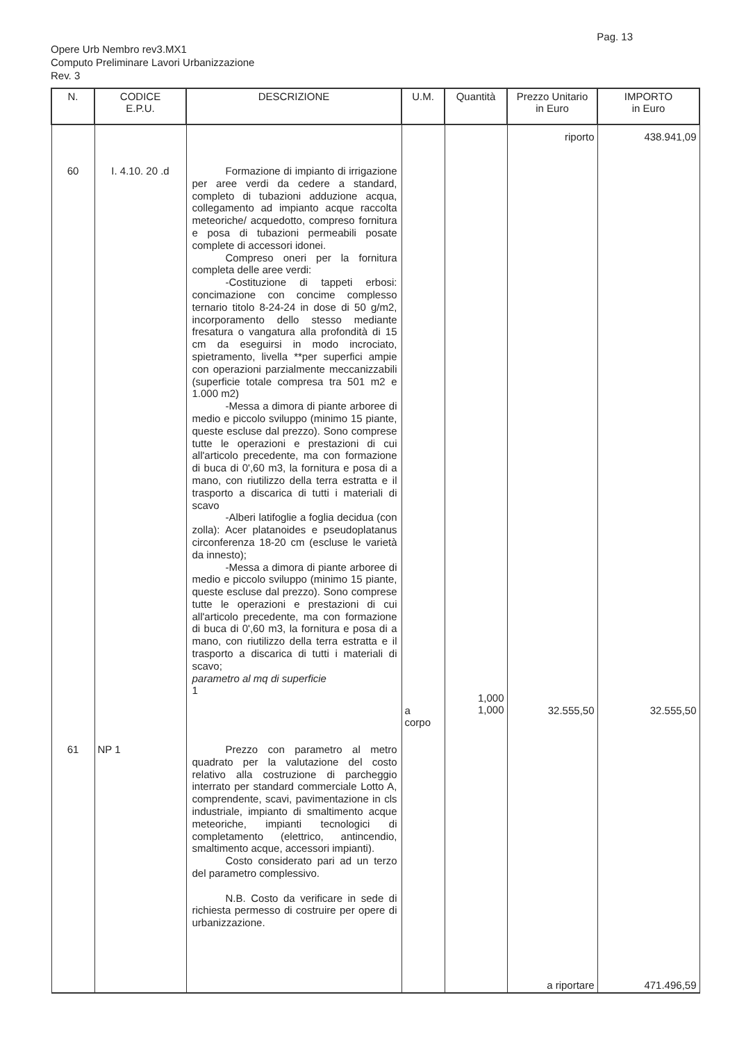Pag. 13
Opere Urb Nembro rev3.MX1
Computo Preliminare Lavori Urbanizzazione
Rev. 3
| N. | CODICE E.P.U. | DESCRIZIONE | U.M. | Quantità | Prezzo Unitario in Euro | IMPORTO in Euro |
| --- | --- | --- | --- | --- | --- | --- |
| | | | | | riporto | 438.941,09 |
| 60 | I. 4.10. 20 .d | Formazione di impianto di irrigazione per aree verdi da cedere a standard, completo di tubazioni adduzione acqua, collegamento ad impianto acque raccolta meteoriche/ acquedotto, compreso fornitura e posa di tubazioni permeabili posate complete di accessori idonei. Compreso oneri per la fornitura completa delle aree verdi: -Costituzione di tappeti erbosi: concimazione con concime complesso ternario titolo 8-24-24 in dose di 50 g/m2, incorporamento dello stesso mediante fresatura o vangatura alla profondità di 15 cm da eseguirsi in modo incrociato, spietramento, livella **per superfici ampie con operazioni parzialmente meccanizzabili (superficie totale compresa tra 501 m2 e 1.000 m2) -Messa a dimora di piante arboree di medio e piccolo sviluppo (minimo 15 piante, queste escluse dal prezzo). Sono comprese tutte le operazioni e prestazioni di cui all'articolo precedente, ma con formazione di buca di 0',60 m3, la fornitura e posa di a mano, con riutilizzo della terra estratta e il trasporto a discarica di tutti i materiali di scavo -Alberi latifoglie a foglia decidua (con zolla): Acer platanoides e pseudoplatanus circonferenza 18-20 cm (escluse le varietà da innesto); -Messa a dimora di piante arboree di medio e piccolo sviluppo (minimo 15 piante, queste escluse dal prezzo). Sono comprese tutte le operazioni e prestazioni di cui all'articolo precedente, ma con formazione di buca di 0',60 m3, la fornitura e posa di a mano, con riutilizzo della terra estratta e il trasporto a discarica di tutti i materiali di scavo; parametro al mq di superficie 1 | a corpo | 1,000 1,000 | 32.555,50 | 32.555,50 |
| 61 | NP 1 | Prezzo con parametro al metro quadrato per la valutazione del costo relativo alla costruzione di parcheggio interrato per standard commerciale Lotto A, comprendente, scavi, pavimentazione in cls industriale, impianto di smaltimento acque meteoriche, impianti tecnologici di completamento (elettrico, antincendio, smaltimento acque, accessori impianti). Costo considerato pari ad un terzo del parametro complessivo. N.B. Costo da verificare in sede di richiesta permesso di costruire per opere di urbanizzazione. | | | | |
| | | | | | a riportare | 471.496,59 |